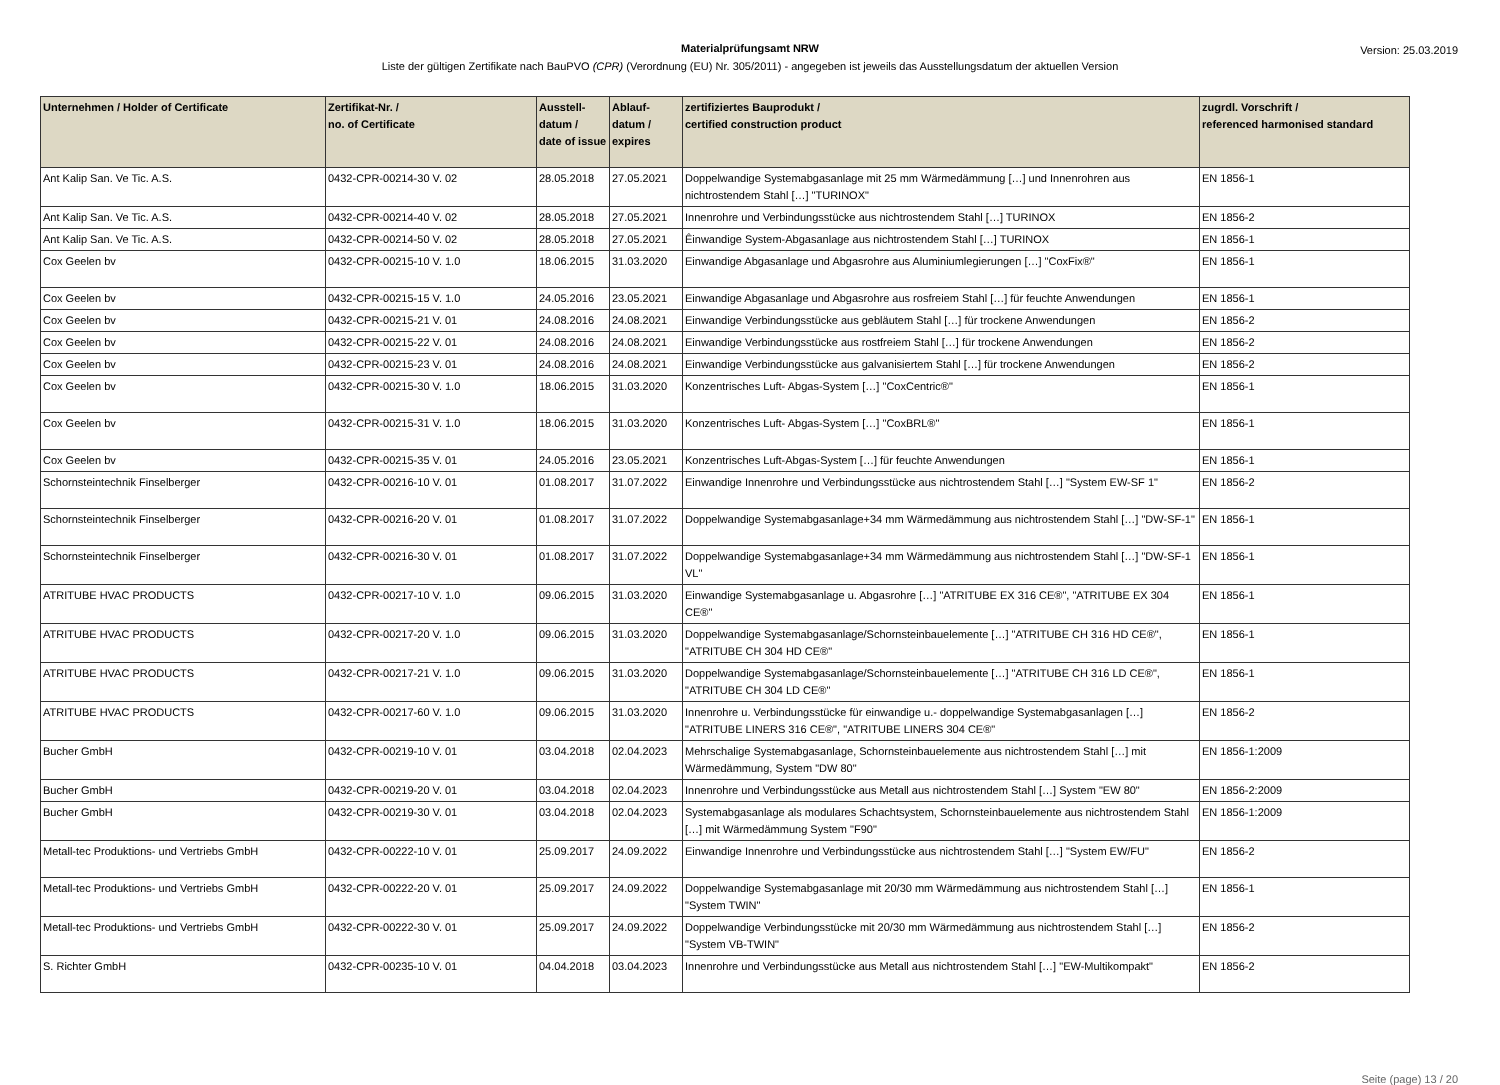Materialprüfungsamt NRW
Liste der gültigen Zertifikate nach BauPVO (CPR) (Verordnung (EU) Nr. 305/2011) - angegeben ist jeweils das Ausstellungsdatum der aktuellen Version
Version: 25.03.2019
| Unternehmen / Holder of Certificate | Zertifikat-Nr. / no. of Certificate | Ausstell-datum / date of issue | Ablauf-datum / expires | zertifiziertes Bauprodukt / certified construction product | zugrdl. Vorschrift / referenced harmonised standard |
| --- | --- | --- | --- | --- | --- |
| Ant Kalip San. Ve Tic. A.S. | 0432-CPR-00214-30 V. 02 | 28.05.2018 | 27.05.2021 | Doppelwandige Systemabgasanlage mit 25 mm Wärmedämmung […] und Innenrohren aus nichtrostendem Stahl […] "TURINOX" | EN 1856-1 |
| Ant Kalip San. Ve Tic. A.S. | 0432-CPR-00214-40 V. 02 | 28.05.2018 | 27.05.2021 | Innenrohre und Verbindungsstücke aus nichtrostendem Stahl […] TURINOX | EN 1856-2 |
| Ant Kalip San. Ve Tic. A.S. | 0432-CPR-00214-50 V. 02 | 28.05.2018 | 27.05.2021 | Êinwandige System-Abgasanlage aus nichtrostendem Stahl […] TURINOX | EN 1856-1 |
| Cox Geelen bv | 0432-CPR-00215-10 V. 1.0 | 18.06.2015 | 31.03.2020 | Einwandige Abgasanlage und Abgasrohre aus Aluminiumlegierungen […] "CoxFix®" | EN 1856-1 |
| Cox Geelen bv | 0432-CPR-00215-15 V. 1.0 | 24.05.2016 | 23.05.2021 | Einwandige Abgasanlage und Abgasrohre aus rosfreiem Stahl […] für feuchte Anwendungen | EN 1856-1 |
| Cox Geelen bv | 0432-CPR-00215-21 V. 01 | 24.08.2016 | 24.08.2021 | Einwandige Verbindungsstücke aus gebläutem Stahl […] für trockene Anwendungen | EN 1856-2 |
| Cox Geelen bv | 0432-CPR-00215-22 V. 01 | 24.08.2016 | 24.08.2021 | Einwandige Verbindungsstücke aus rostfreiem Stahl […] für trockene Anwendungen | EN 1856-2 |
| Cox Geelen bv | 0432-CPR-00215-23 V. 01 | 24.08.2016 | 24.08.2021 | Einwandige Verbindungsstücke aus galvanisiertem Stahl […] für trockene Anwendungen | EN 1856-2 |
| Cox Geelen bv | 0432-CPR-00215-30 V. 1.0 | 18.06.2015 | 31.03.2020 | Konzentrisches Luft- Abgas-System […] "CoxCentric®" | EN 1856-1 |
| Cox Geelen bv | 0432-CPR-00215-31 V. 1.0 | 18.06.2015 | 31.03.2020 | Konzentrisches Luft- Abgas-System […] "CoxBRL®" | EN 1856-1 |
| Cox Geelen bv | 0432-CPR-00215-35 V. 01 | 24.05.2016 | 23.05.2021 | Konzentrisches Luft-Abgas-System […] für feuchte Anwendungen | EN 1856-1 |
| Schornsteintechnik Finselberger | 0432-CPR-00216-10 V. 01 | 01.08.2017 | 31.07.2022 | Einwandige Innenrohre und Verbindungsstücke aus nichtrostendem Stahl […] "System EW-SF 1" | EN 1856-2 |
| Schornsteintechnik Finselberger | 0432-CPR-00216-20 V. 01 | 01.08.2017 | 31.07.2022 | Doppelwandige Systemabgasanlage+34 mm Wärmedämmung aus nichtrostendem Stahl […] "DW-SF-1" | EN 1856-1 |
| Schornsteintechnik Finselberger | 0432-CPR-00216-30 V. 01 | 01.08.2017 | 31.07.2022 | Doppelwandige Systemabgasanlage+34 mm Wärmedämmung aus nichtrostendem Stahl […] "DW-SF-1 VL" | EN 1856-1 |
| ATRITUBE HVAC PRODUCTS | 0432-CPR-00217-10 V. 1.0 | 09.06.2015 | 31.03.2020 | Einwandige Systemabgasanlage u. Abgasrohre […] "ATRITUBE EX 316 CE®", "ATRITUBE EX 304 CE®" | EN 1856-1 |
| ATRITUBE HVAC PRODUCTS | 0432-CPR-00217-20 V. 1.0 | 09.06.2015 | 31.03.2020 | Doppelwandige Systemabgasanlage/Schornsteinbauelemente […] "ATRITUBE CH 316 HD CE®", "ATRITUBE CH 304 HD CE®" | EN 1856-1 |
| ATRITUBE HVAC PRODUCTS | 0432-CPR-00217-21 V. 1.0 | 09.06.2015 | 31.03.2020 | Doppelwandige Systemabgasanlage/Schornsteinbauelemente […] "ATRITUBE CH 316 LD CE®", "ATRITUBE CH 304 LD CE®" | EN 1856-1 |
| ATRITUBE HVAC PRODUCTS | 0432-CPR-00217-60 V. 1.0 | 09.06.2015 | 31.03.2020 | Innenrohre u. Verbindungsstücke für einwandige u.- doppelwandige Systemabgasanlagen […] "ATRITUBE LINERS 316 CE®", "ATRITUBE LINERS 304 CE®" | EN 1856-2 |
| Bucher GmbH | 0432-CPR-00219-10 V. 01 | 03.04.2018 | 02.04.2023 | Mehrschalige Systemabgasanlage, Schornsteinbauelemente aus nichtrostendem Stahl […] mit Wärmedämmung, System "DW 80" | EN 1856-1:2009 |
| Bucher GmbH | 0432-CPR-00219-20 V. 01 | 03.04.2018 | 02.04.2023 | Innenrohre und Verbindungsstücke aus Metall aus nichtrostendem Stahl […] System "EW 80" | EN 1856-2:2009 |
| Bucher GmbH | 0432-CPR-00219-30 V. 01 | 03.04.2018 | 02.04.2023 | Systemabgasanlage als modulares Schachtsystem, Schornsteinbauelemente aus nichtrostendem Stahl […] mit Wärmedämmung System "F90" | EN 1856-1:2009 |
| Metall-tec Produktions- und Vertriebs GmbH | 0432-CPR-00222-10 V. 01 | 25.09.2017 | 24.09.2022 | Einwandige Innenrohre und Verbindungsstücke aus nichtrostendem Stahl […] "System EW/FU" | EN 1856-2 |
| Metall-tec Produktions- und Vertriebs GmbH | 0432-CPR-00222-20 V. 01 | 25.09.2017 | 24.09.2022 | Doppelwandige Systemabgasanlage mit 20/30 mm Wärmedämmung aus nichtrostendem Stahl […] "System TWIN" | EN 1856-1 |
| Metall-tec Produktions- und Vertriebs GmbH | 0432-CPR-00222-30 V. 01 | 25.09.2017 | 24.09.2022 | Doppelwandige Verbindungsstücke mit 20/30 mm Wärmedämmung aus nichtrostendem Stahl […] "System VB-TWIN" | EN 1856-2 |
| S. Richter GmbH | 0432-CPR-00235-10 V. 01 | 04.04.2018 | 03.04.2023 | Innenrohre und Verbindungsstücke aus Metall aus nichtrostendem Stahl […] "EW-Multikompakt" | EN 1856-2 |
Seite (page) 13 / 20